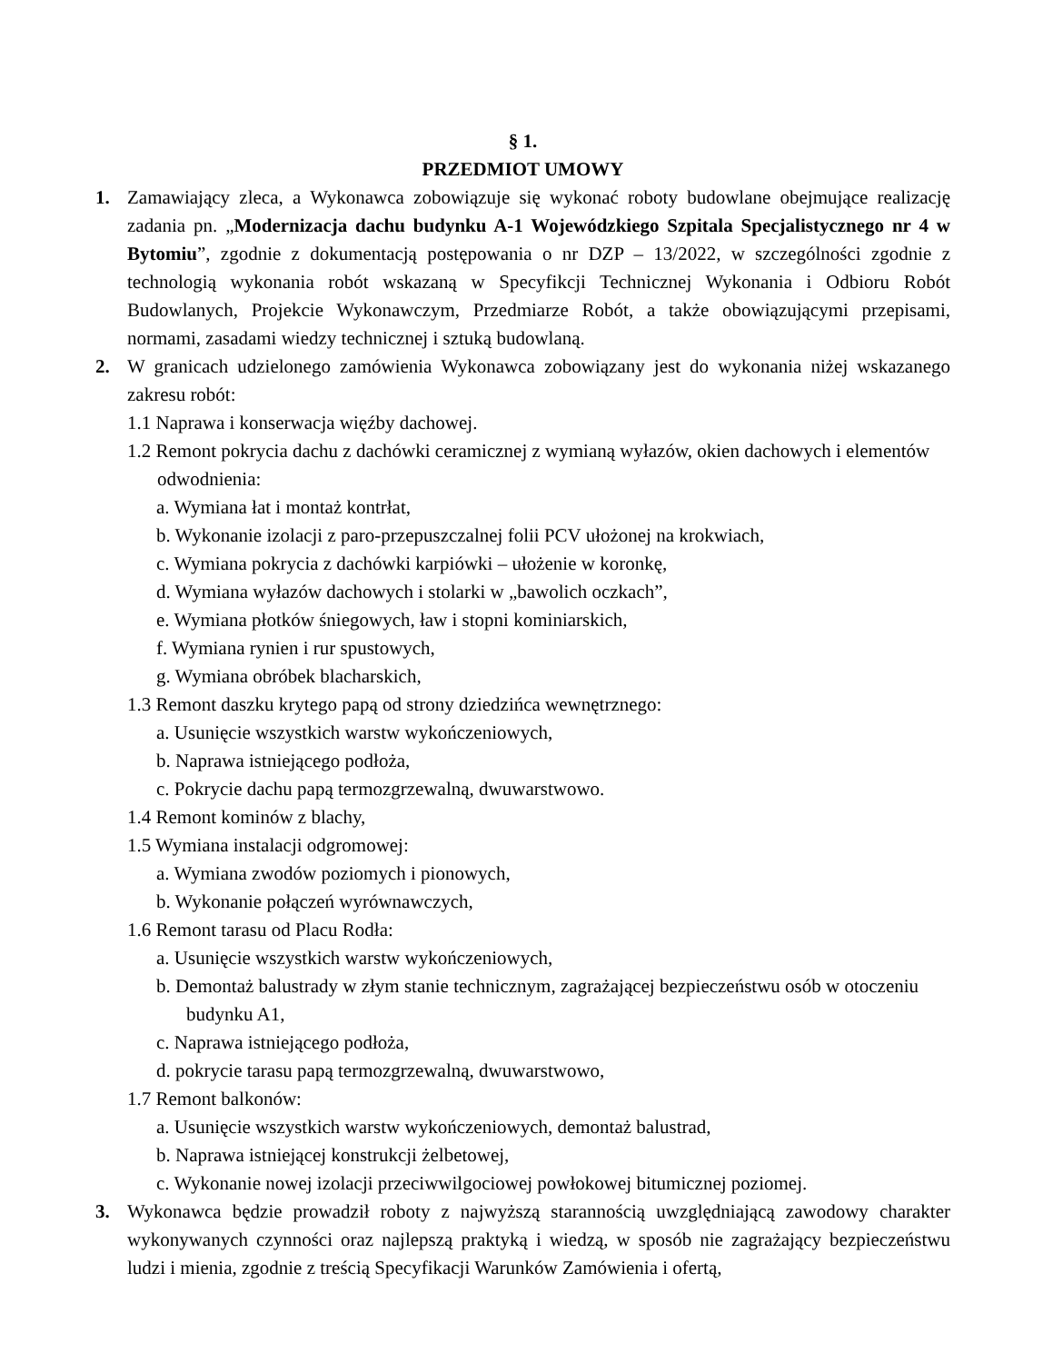§ 1.
PRZEDMIOT UMOWY
1. Zamawiający zleca, a Wykonawca zobowiązuje się wykonać roboty budowlane obejmujące realizację zadania pn. „Modernizacja dachu budynku A-1 Wojewódzkiego Szpitala Specjalistycznego nr 4 w Bytomiu”, zgodnie z dokumentacją postępowania o nr DZP – 13/2022, w szczególności zgodnie z technologią wykonania robót wskazaną w Specyfikcji Technicznej Wykonania i Odbioru Robót Budowlanych, Projekcie Wykonawczym, Przedmiarze Robót, a także obowiązującymi przepisami, normami, zasadami wiedzy technicznej i sztuką budowlaną.
2. W granicach udzielonego zamówienia Wykonawca zobowiązany jest do wykonania niżej wskazanego zakresu robót:
1.1 Naprawa i konserwacja więźby dachowej.
1.2 Remont pokrycia dachu z dachówki ceramicznej z wymianą wyłazów, okien dachowych i elementów odwodnienia:
a. Wymiana łat i montaż kontrłat,
b. Wykonanie izolacji z paro-przepuszczalnej folii PCV ułożonej na krokwiach,
c. Wymiana pokrycia z dachówki karpiówki – ułożenie w koronkę,
d. Wymiana wyłazów dachowych i stolarki w „bawolich oczkach”,
e. Wymiana płotków śniegowych, ław i stopni kominiarskich,
f. Wymiana rynien i rur spustowych,
g. Wymiana obróbek blacharskich,
1.3 Remont daszku krytego papą od strony dziedzińca wewnętrznego:
a. Usunięcie wszystkich warstw wykończeniowych,
b. Naprawa istniejącego podłoża,
c. Pokrycie dachu papą termozgrzewalną, dwuwarstwowo.
1.4 Remont kominów z blachy,
1.5 Wymiana instalacji odgromowej:
a. Wymiana zwodów poziomych i pionowych,
b. Wykonanie połączeń wyrównawczych,
1.6 Remont tarasu od Placu Rodła:
a. Usunięcie wszystkich warstw wykończeniowych,
b. Demontaż balustrady w złym stanie technicznym, zagrażającej bezpieczeństwu osób w otoczeniu budynku A1,
c. Naprawa istniejącego podłoża,
d. pokrycie tarasu papą termozgrzewalną, dwuwarstwowo,
1.7 Remont balkonów:
a. Usunięcie wszystkich warstw wykończeniowych, demontaż balustrad,
b. Naprawa istniejącej konstrukcji żelbetowej,
c. Wykonanie nowej izolacji przeciwwilgociowej powłokowej bitumicznej poziomej.
3. Wykonawca będzie prowadził roboty z najwyższą starannością uwzględniającą zawodowy charakter wykonywanych czynności oraz najlepszą praktyką i wiedzą, w sposób nie zagrażający bezpieczeństwu ludzi i mienia, zgodnie z treścią Specyfikacji Warunków Zamówienia i ofertą,